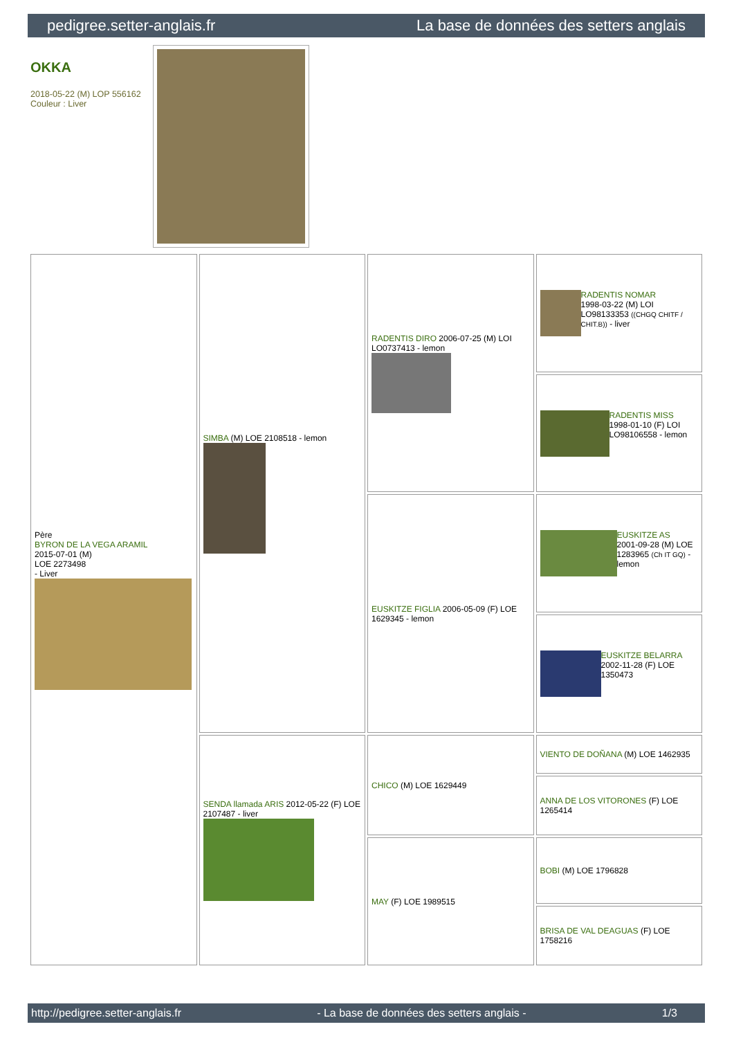pedigree.setter-anglais.fr La base de données des setters anglais
OKKA
2018-05-22 (M) LOP 556162
Couleur : Liver
| Père BYRON DE LA VEGA ARAMIL 2015-07-01 (M) LOE 2273498 - Liver | SIMBA (M) LOE 2108518 - lemon | RADENTIS DIRO 2006-07-25 (M) LOI LO0737413 - lemon | RADENTIS NOMAR 1998-03-22 (M) LOI LO98133353 ((CHGQ CHITF / CHIT.B)) - liver |
| | | | RADENTIS MISS 1998-01-10 (F) LOI LO98106558 - lemon |
| | | EUSKITZE FIGLIA 2006-05-09 (F) LOE 1629345 - lemon | EUSKITZE AS 2001-09-28 (M) LOE 1283965 (Ch IT GQ) - lemon |
| | | | EUSKITZE BELARRA 2002-11-28 (F) LOE 1350473 |
| | SENDA llamada ARIS 2012-05-22 (F) LOE 2107487 - liver | CHICO (M) LOE 1629449 | VIENTO DE DOÑANA (M) LOE 1462935 |
| | | | ANNA DE LOS VITORONES (F) LOE 1265414 |
| | | MAY (F) LOE 1989515 | BOBI (M) LOE 1796828 |
| | | | BRISA DE VAL DEAGUAS (F) LOE 1758216 |
http://pedigree.setter-anglais.fr - La base de données des setters anglais - 1/3